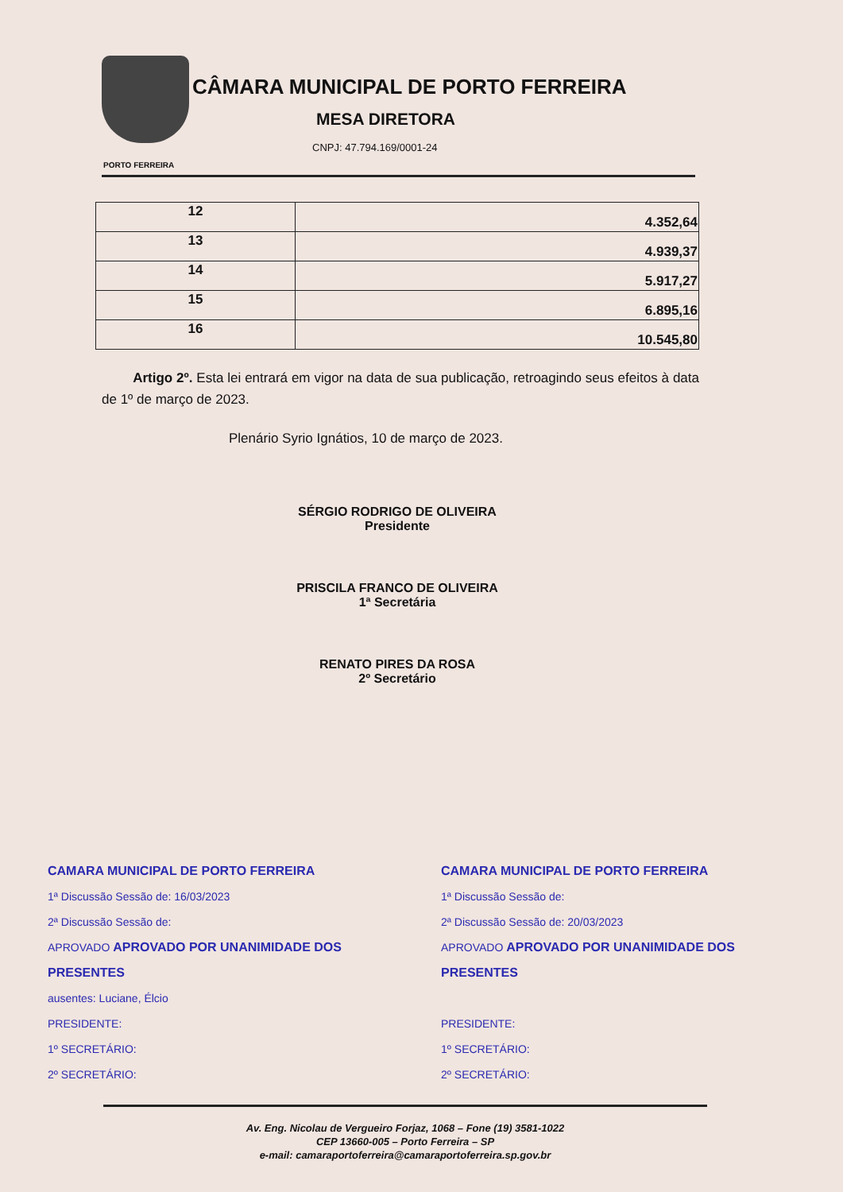PORTO FERREIRA
CÂMARA MUNICIPAL DE PORTO FERREIRA
MESA DIRETORA
CNPJ: 47.794.169/0001-24
| 12 | 4.352,64 |
| 13 | 4.939,37 |
| 14 | 5.917,27 |
| 15 | 6.895,16 |
| 16 | 10.545,80 |
Artigo 2º. Esta lei entrará em vigor na data de sua publicação, retroagindo seus efeitos à data de 1º de março de 2023.
Plenário Syrio Ignátios, 10 de março de 2023.
SÉRGIO RODRIGO DE OLIVEIRA
Presidente
PRISCILA FRANCO DE OLIVEIRA
1ª Secretária
RENATO PIRES DA ROSA
2º Secretário
CAMARA MUNICIPAL DE PORTO FERREIRA
1ª Discussão Sessão de: 16/03/2023
2ª Discussão Sessão de:
APROVADO APROVADO POR UNANIMIDADE DOS PRESENTES
ausentes: Luciane, Élcio
PRESIDENTE:
1º SECRETÁRIO:
2º SECRETÁRIO:
CAMARA MUNICIPAL DE PORTO FERREIRA
1ª Discussão Sessão de:
2ª Discussão Sessão de: 20/03/2023
APROVADO APROVADO POR UNANIMIDADE DOS PRESENTES
PRESIDENTE:
1º SECRETÁRIO:
2º SECRETÁRIO:
Av. Eng. Nicolau de Vergueiro Forjaz, 1068 – Fone (19) 3581-1022
CEP 13660-005 – Porto Ferreira – SP
e-mail: camaraportoferreira@camaraportoferreira.sp.gov.br